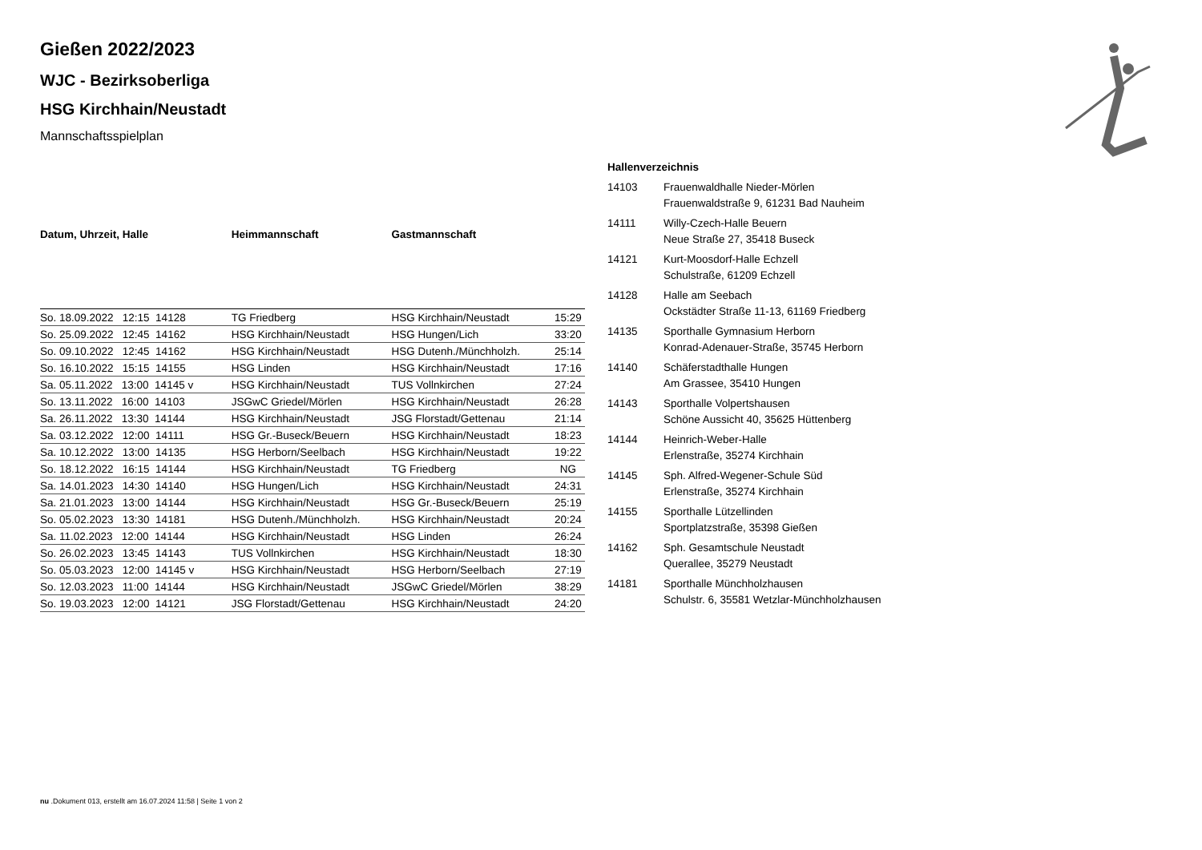Gießen 2022/2023
WJC - Bezirksoberliga
HSG Kirchhain/Neustadt
Mannschaftsspielplan
| Datum, Uhrzeit, Halle | Heimmannschaft | Gastmannschaft | |
| --- | --- | --- | --- |
| So. 18.09.2022 12:15 14128 | TG Friedberg | HSG Kirchhain/Neustadt | 15:29 |
| So. 25.09.2022 12:45 14162 | HSG Kirchhain/Neustadt | HSG Hungen/Lich | 33:20 |
| So. 09.10.2022 12:45 14162 | HSG Kirchhain/Neustadt | HSG Dutenh./Münchholzh. | 25:14 |
| So. 16.10.2022 15:15 14155 | HSG Linden | HSG Kirchhain/Neustadt | 17:16 |
| Sa. 05.11.2022 13:00 14145 v | HSG Kirchhain/Neustadt | TUS Vollnkirchen | 27:24 |
| So. 13.11.2022 16:00 14103 | JSGwC Griedel/Mörlen | HSG Kirchhain/Neustadt | 26:28 |
| Sa. 26.11.2022 13:30 14144 | HSG Kirchhain/Neustadt | JSG Florstadt/Gettenau | 21:14 |
| Sa. 03.12.2022 12:00 14111 | HSG Gr.-Buseck/Beuern | HSG Kirchhain/Neustadt | 18:23 |
| Sa. 10.12.2022 13:00 14135 | HSG Herborn/Seelbach | HSG Kirchhain/Neustadt | 19:22 |
| So. 18.12.2022 16:15 14144 | HSG Kirchhain/Neustadt | TG Friedberg | NG |
| Sa. 14.01.2023 14:30 14140 | HSG Hungen/Lich | HSG Kirchhain/Neustadt | 24:31 |
| Sa. 21.01.2023 13:00 14144 | HSG Kirchhain/Neustadt | HSG Gr.-Buseck/Beuern | 25:19 |
| So. 05.02.2023 13:30 14181 | HSG Dutenh./Münchholzh. | HSG Kirchhain/Neustadt | 20:24 |
| Sa. 11.02.2023 12:00 14144 | HSG Kirchhain/Neustadt | HSG Linden | 26:24 |
| So. 26.02.2023 13:45 14143 | TUS Vollnkirchen | HSG Kirchhain/Neustadt | 18:30 |
| So. 05.03.2023 12:00 14145 v | HSG Kirchhain/Neustadt | HSG Herborn/Seelbach | 27:19 |
| So. 12.03.2023 11:00 14144 | HSG Kirchhain/Neustadt | JSGwC Griedel/Mörlen | 38:29 |
| So. 19.03.2023 12:00 14121 | JSG Florstadt/Gettenau | HSG Kirchhain/Neustadt | 24:20 |
Hallenverzeichnis
| 14103 | Frauenwaldhalle Nieder-Mörlen Frauenwaldstraße 9, 61231 Bad Nauheim |
| 14111 | Willy-Czech-Halle Beuern Neue Straße 27, 35418 Buseck |
| 14121 | Kurt-Moosdorf-Halle Echzell Schulstraße, 61209 Echzell |
| 14128 | Halle am Seebach Ockstädter Straße 11-13, 61169 Friedberg |
| 14135 | Sporthalle Gymnasium Herborn Konrad-Adenauer-Straße, 35745 Herborn |
| 14140 | Schäferstadthalle Hungen Am Grassee, 35410 Hungen |
| 14143 | Sporthalle Volpertshausen Schöne Aussicht 40, 35625 Hüttenberg |
| 14144 | Heinrich-Weber-Halle Erlenstraße, 35274 Kirchhain |
| 14145 | Sph. Alfred-Wegener-Schule Süd Erlenstraße, 35274 Kirchhain |
| 14155 | Sporthalle Lützellinden Sportplatzstraße, 35398 Gießen |
| 14162 | Sph. Gesamtschule Neustadt Querallee, 35279 Neustadt |
| 14181 | Sporthalle Münchholzhausen Schulstr. 6, 35581 Wetzlar-Münchholzhausen |
nu .Dokument 013, erstellt am 16.07.2024 11:58 | Seite 1 von 2